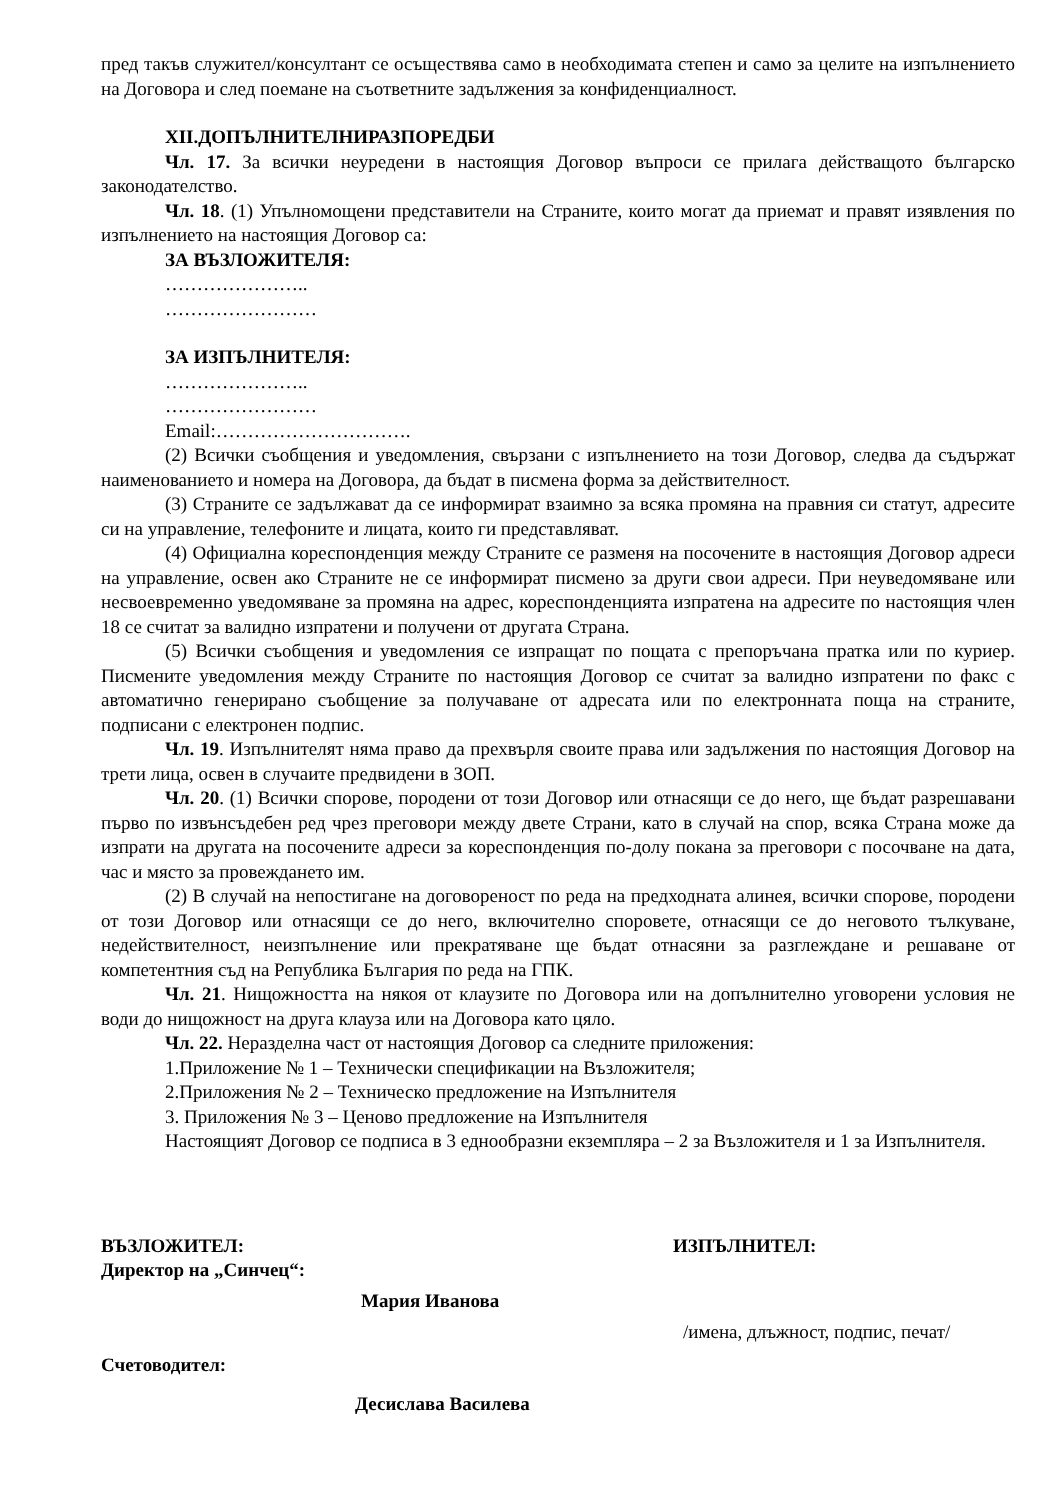пред такъв служител/консултант се осъществява само в необходимата степен и само за целите на изпълнението на Договора и след поемане на съответните задължения за конфиденциалност.
XII.ДОПЪЛНИТЕЛНИРАЗПОРЕДБИ
Чл. 17. За всички неуредени в настоящия Договор въпроси се прилага действащото българско законодателство.
Чл. 18. (1) Упълномощени представители на Страните, които могат да приемат и правят изявления по изпълнението на настоящия Договор са:
ЗА ВЪЗЛОЖИТЕЛЯ:
…………………..
……………………
ЗА ИЗПЪЛНИТЕЛЯ:
…………………..
……………………
Email:………………………….
(2) Всички съобщения и уведомления, свързани с изпълнението на този Договор, следва да съдържат наименованието и номера на Договора, да бъдат в писмена форма за действителност.
(3) Страните се задължават да се информират взаимно за всяка промяна на правния си статут, адресите си на управление, телефоните и лицата, които ги представляват.
(4) Официална кореспонденция между Страните се разменя на посочените в настоящия Договор адреси на управление, освен ако Страните не се информират писмено за други свои адреси. При неуведомяване или несвоевременно уведомяване за промяна на адрес, кореспонденцията изпратена на адресите по настоящия член 18 се считат за валидно изпратени и получени от другата Страна.
(5) Всички съобщения и уведомления се изпращат по пощата с препоръчана пратка или по куриер. Писмените уведомления между Страните по настоящия Договор се считат за валидно изпратени по факс с автоматично генерирано съобщение за получаване от адресата или по електронната поща на страните, подписани с електронен подпис.
Чл. 19. Изпълнителят няма право да прехвърля своите права или задължения по настоящия Договор на трети лица, освен в случаите предвидени в ЗОП.
Чл. 20. (1) Всички спорове, породени от този Договор или отнасящи се до него, ще бъдат разрешавани първо по извънсъдебен ред чрез преговори между двете Страни, като в случай на спор, всяка Страна може да изпрати на другата на посочените адреси за кореспонденция по-долу покана за преговори с посочване на дата, час и място за провеждането им.
(2) В случай на непостигане на договореност по реда на предходната алинея, всички спорове, породени от този Договор или отнасящи се до него, включително споровете, отнасящи се до неговото тълкуване, недействителност, неизпълнение или прекратяване ще бъдат отнасяни за разглеждане и решаване от компетентния съд на Република България по реда на ГПК.
Чл. 21. Нищожността на някоя от клаузите по Договора или на допълнително уговорени условия не води до нищожност на друга клауза или на Договора като цяло.
Чл. 22. Неразделна част от настоящия Договор са следните приложения:
1.Приложение № 1 – Технически спецификации на Възложителя;
2.Приложения № 2 – Техническо предложение на Изпълнителя
3. Приложения № 3 – Ценово предложение на Изпълнителя
Настоящият Договор се подписа в 3 еднообразни екземпляра – 2 за Възложителя и 1 за Изпълнителя.
ВЪЗЛОЖИТЕЛ:
Директор на „Синчец“:
Мария Иванова
Счетоводител:
Десислава Василева
ИЗПЪЛНИТЕЛ:
/имена, длъжност, подпис, печат/